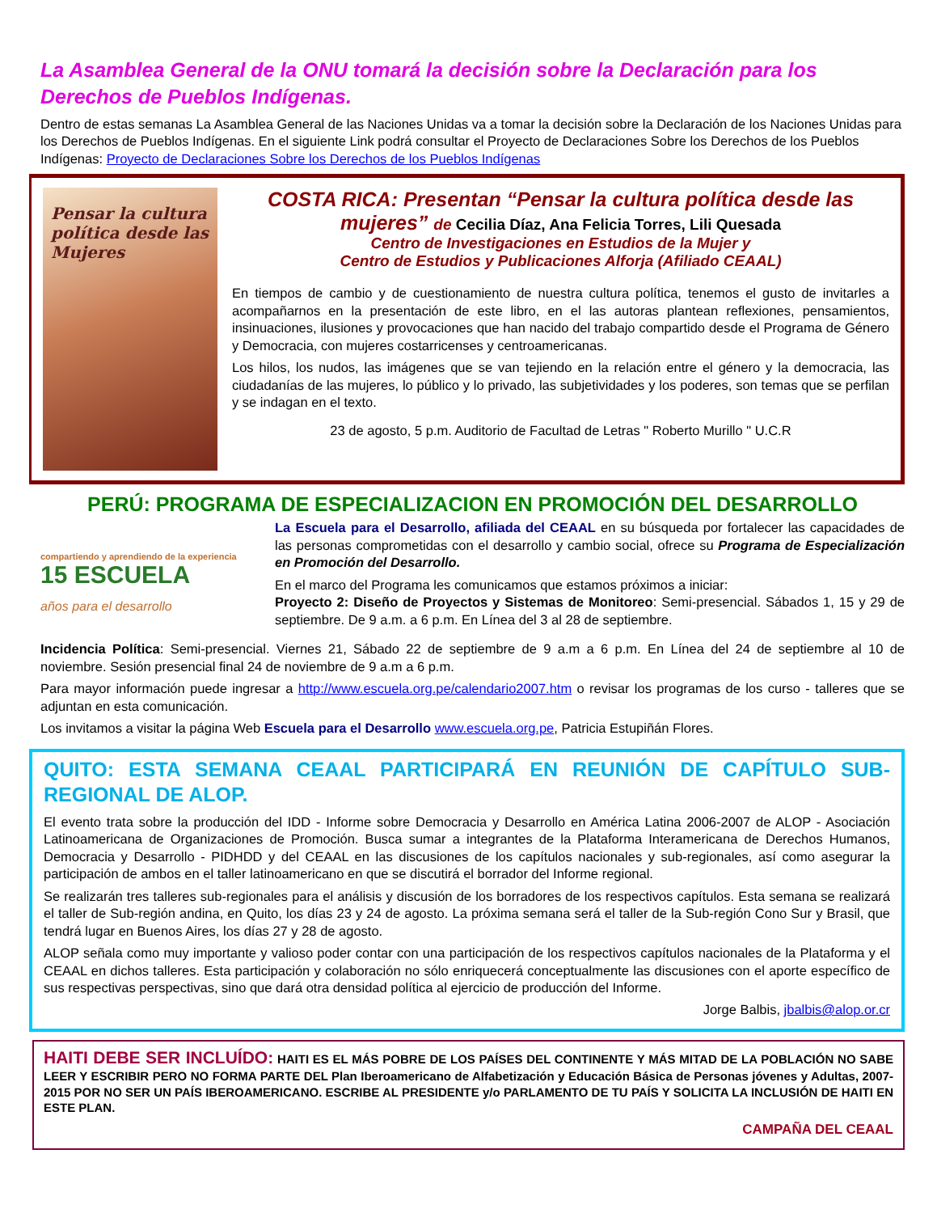La Asamblea General de la ONU tomará la decisión sobre la Declaración para los Derechos de Pueblos Indígenas.
Dentro de estas semanas La Asamblea General de las Naciones Unidas va a tomar la decisión sobre la Declaración de los Naciones Unidas para los Derechos de Pueblos Indígenas. En el siguiente Link podrá consultar el Proyecto de Declaraciones Sobre los Derechos de los Pueblos Indígenas: Proyecto de Declaraciones Sobre los Derechos de los Pueblos Indígenas
Pensar la cultura
política desde las
Mujeres
COSTA RICA: Presentan “Pensar la cultura política desde las mujeres” de Cecilia Díaz, Ana Felicia Torres, Lili Quesada
Centro de Investigaciones en Estudios de la Mujer y
Centro de Estudios y Publicaciones Alforja (Afiliado CEAAL)
En tiempos de cambio y de cuestionamiento de nuestra cultura política, tenemos el gusto de invitarles a acompañarnos en la presentación de este libro, en el las autoras plantean reflexiones, pensamientos, insinuaciones, ilusiones y provocaciones que han nacido del trabajo compartido desde el Programa de Género y Democracia, con mujeres costarricenses y centroamericanas.
Los hilos, los nudos, las imágenes que se van tejiendo en la relación entre el género y la democracia, las ciudadanías de las mujeres, lo público y lo privado, las subjetividades y los poderes, son temas que se perfilan y se indagan en el texto.
23 de agosto, 5 p.m. Auditorio de Facultad de Letras " Roberto Murillo " U.C.R
PERÚ: PROGRAMA DE ESPECIALIZACION EN PROMOCIÓN DEL DESARROLLO
compartiendo y aprendiendo de la experiencia
15 ESCUELA
años para el desarrollo
La Escuela para el Desarrollo, afiliada del CEAAL en su búsqueda por fortalecer las capacidades de las personas comprometidas con el desarrollo y cambio social, ofrece su Programa de Especialización en Promoción del Desarrollo.
En el marco del Programa les comunicamos que estamos próximos a iniciar:
Proyecto 2: Diseño de Proyectos y Sistemas de Monitoreo: Semi-presencial. Sábados 1, 15 y 29 de septiembre. De 9 a.m. a 6 p.m. En Línea del 3 al 28 de septiembre.
Incidencia Política: Semi-presencial. Viernes 21, Sábado 22 de septiembre de 9 a.m a 6 p.m. En Línea del 24 de septiembre al 10 de noviembre. Sesión presencial final 24 de noviembre de 9 a.m a 6 p.m.
Para mayor información puede ingresar a http://www.escuela.org.pe/calendario2007.htm o revisar los programas de los curso - talleres que se adjuntan en esta comunicación.
Los invitamos a visitar la página Web Escuela para el Desarrollo www.escuela.org.pe, Patricia Estupiñán Flores.
QUITO: ESTA SEMANA CEAAL PARTICIPARÁ EN REUNIÓN DE CAPÍTULO SUB-REGIONAL DE ALOP.
El evento trata sobre la producción del IDD - Informe sobre Democracia y Desarrollo en América Latina 2006-2007 de ALOP - Asociación Latinoamericana de Organizaciones de Promoción. Busca sumar a integrantes de la Plataforma Interamericana de Derechos Humanos, Democracia y Desarrollo - PIDHDD y del CEAAL en las discusiones de los capítulos nacionales y sub-regionales, así como asegurar la participación de ambos en el taller latinoamericano en que se discutirá el borrador del Informe regional.
Se realizarán tres talleres sub-regionales para el análisis y discusión de los borradores de los respectivos capítulos. Esta semana se realizará el taller de Sub-región andina, en Quito, los días 23 y 24 de agosto. La próxima semana será el taller de la Sub-región Cono Sur y Brasil, que tendrá lugar en Buenos Aires, los días 27 y 28 de agosto.
ALOP señala como muy importante y valioso poder contar con una participación de los respectivos capítulos nacionales de la Plataforma y el CEAAL en dichos talleres. Esta participación y colaboración no sólo enriquecerá conceptualmente las discusiones con el aporte específico de sus respectivas perspectivas, sino que dará otra densidad política al ejercicio de producción del Informe.
Jorge Balbis, jbalbis@alop.or.cr
HAITI DEBE SER INCLUÍDO: HAITI ES EL MÁS POBRE DE LOS PAÍSES DEL CONTINENTE Y MÁS MITAD DE LA POBLACIÓN NO SABE LEER Y ESCRIBIR PERO NO FORMA PARTE DEL Plan Iberoamericano de Alfabetización y Educación Básica de Personas jóvenes y Adultas, 2007-2015 POR NO SER UN PAÍS IBEROAMERICANO. ESCRIBE AL PRESIDENTE y/o PARLAMENTO DE TU PAÍS Y SOLICITA LA INCLUSIÓN DE HAITI EN ESTE PLAN.
CAMPAÑA DEL CEAAL